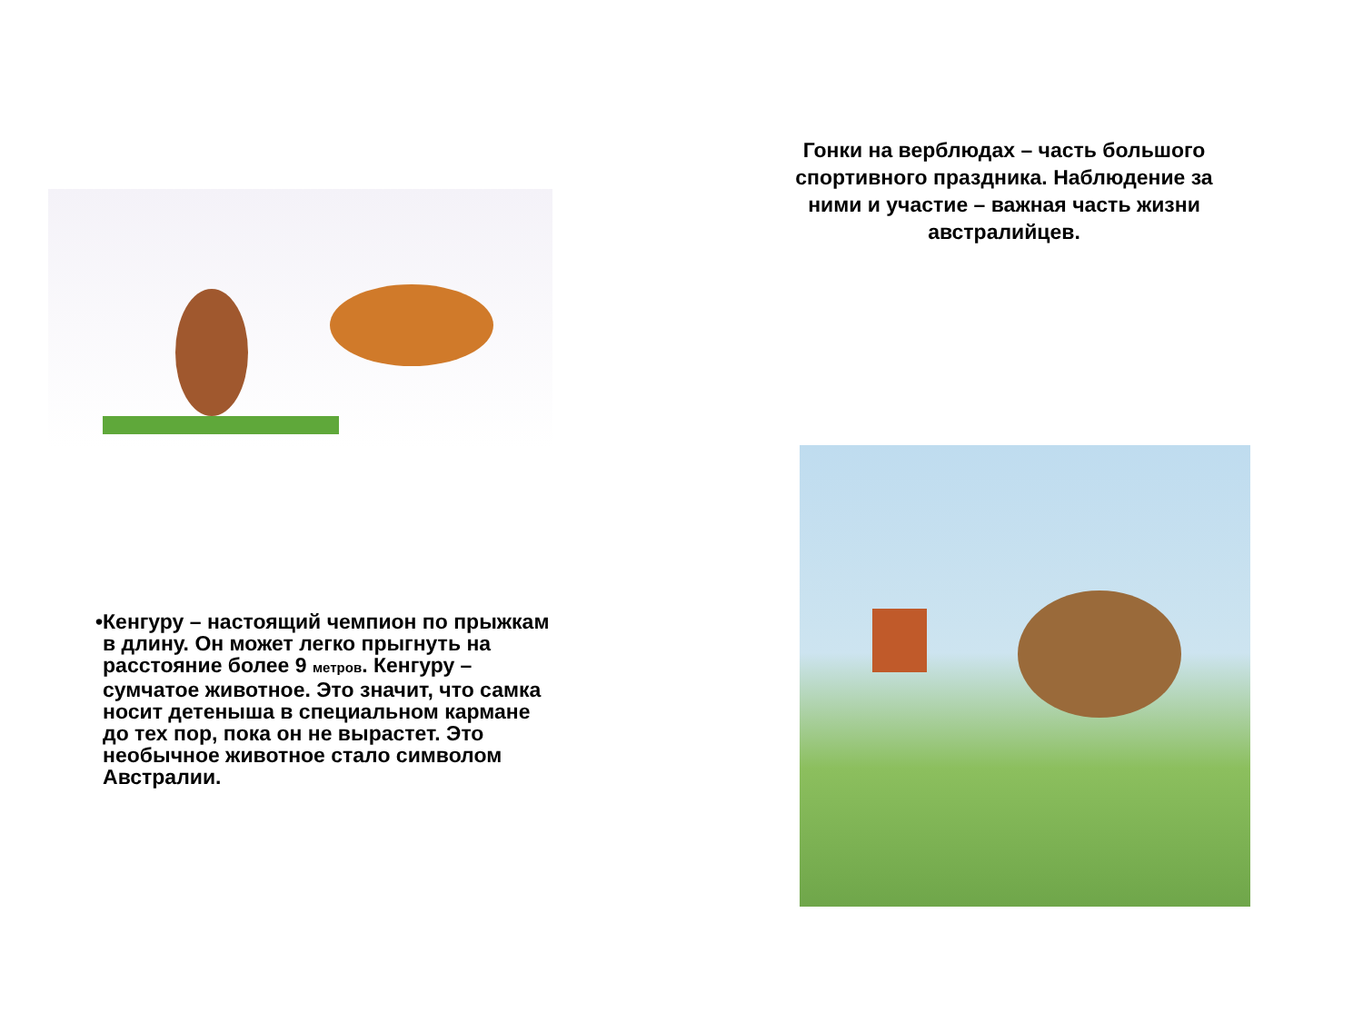• Кенгуру – настоящий чемпион по прыжкам в длину. Он может легко прыгнуть на расстояние более 9 метров. Кенгуру – сумчатое животное. Это значит, что самка носит детеныша в специальном кармане до тех пор, пока он не вырастет. Это необычное животное стало символом Австралии.
Гонки на верблюдах – часть большого спортивного праздника. Наблюдение за ними и участие – важная часть жизни австралийцев.